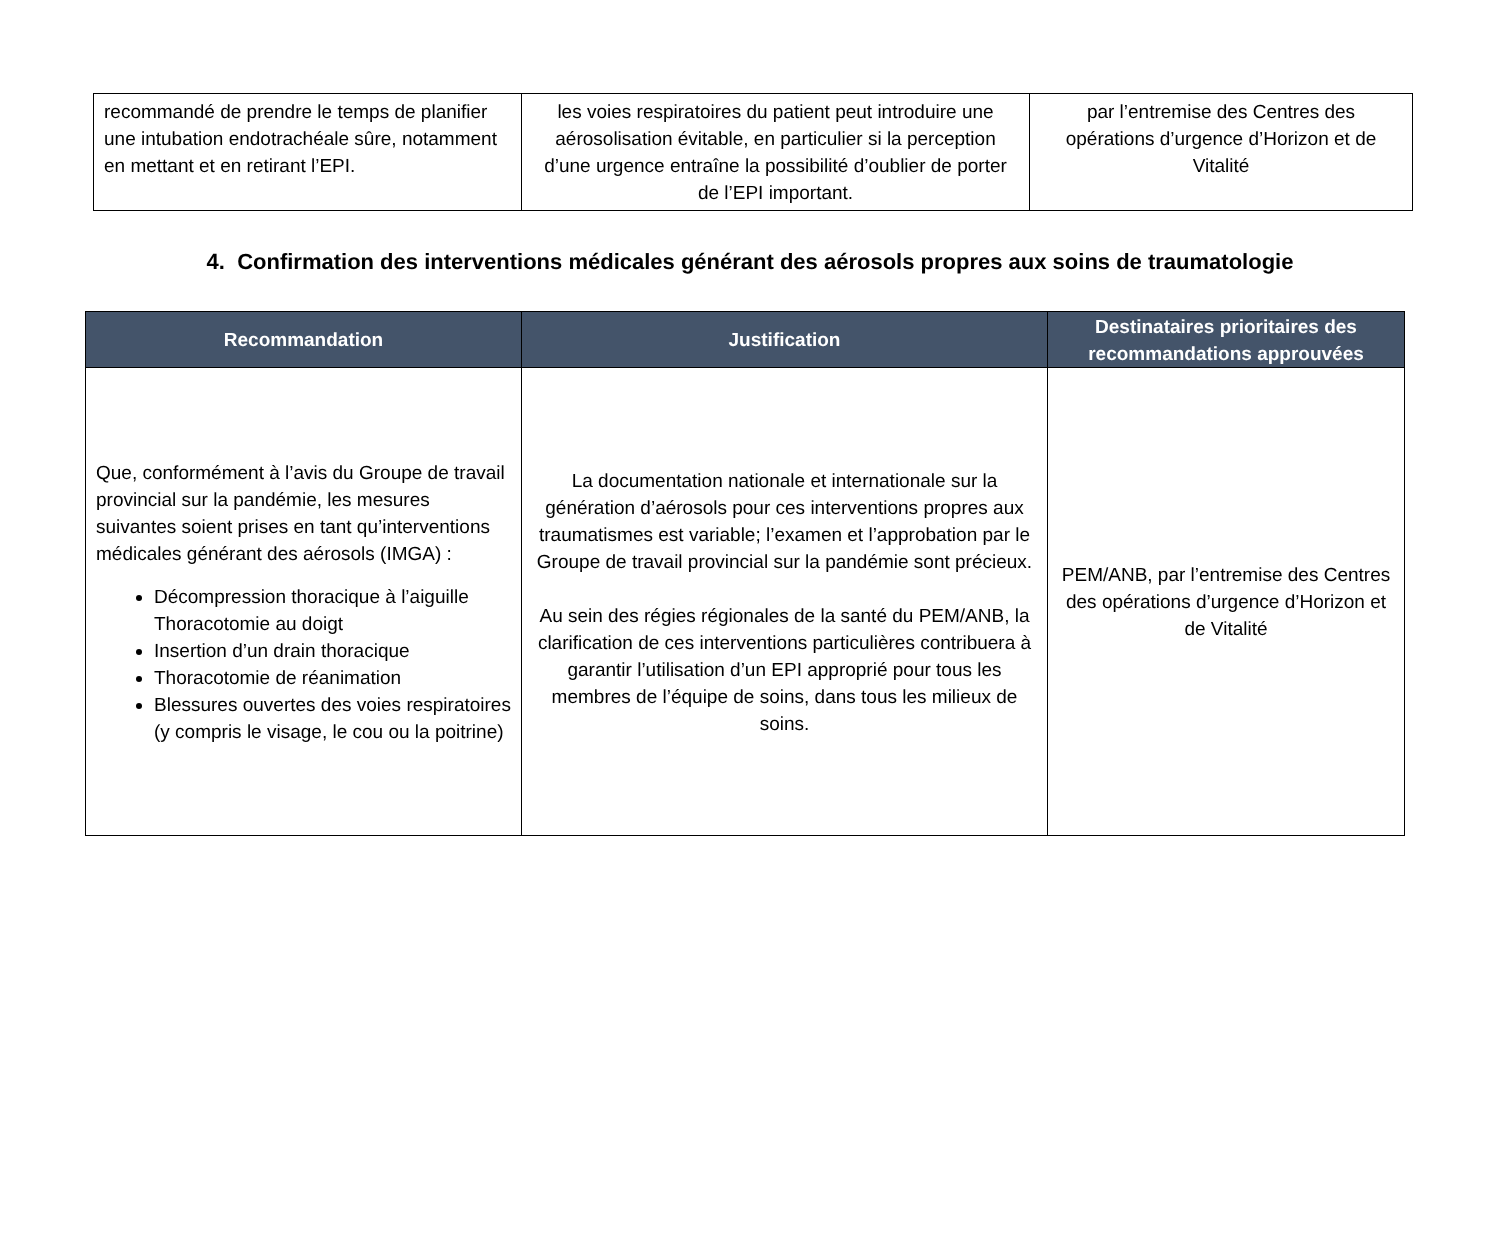| recommandé de prendre le temps de planifier une intubation endotrachéale sûre, notamment en mettant et en retirant l’EPI. | les voies respiratoires du patient peut introduire une aérosolisation évitable, en particulier si la perception d’une urgence entraîne la possibilité d’oublier de porter de l’EPI important. | par l’entremise des Centres des opérations d’urgence d’Horizon et de Vitalité |
4. Confirmation des interventions médicales générant des aérosols propres aux soins de traumatologie
| Recommandation | Justification | Destinataires prioritaires des recommandations approuvées |
| --- | --- | --- |
| Que, conformément à l’avis du Groupe de travail provincial sur la pandémie, les mesures suivantes soient prises en tant qu’interventions médicales générant des aérosols (IMGA) : Décompression thoracique à l’aiguille Thoracotomie au doigt Insertion d’un drain thoracique Thoracotomie de réanimation Blessures ouvertes des voies respiratoires (y compris le visage, le cou ou la poitrine) | La documentation nationale et internationale sur la génération d’aérosols pour ces interventions propres aux traumatismes est variable; l’examen et l’approbation par le Groupe de travail provincial sur la pandémie sont précieux. Au sein des régies régionales de la santé du PEM/ANB, la clarification de ces interventions particulières contribuera à garantir l’utilisation d’un EPI approprié pour tous les membres de l’équipe de soins, dans tous les milieux de soins. | PEM/ANB, par l’entremise des Centres des opérations d’urgence d’Horizon et de Vitalité |